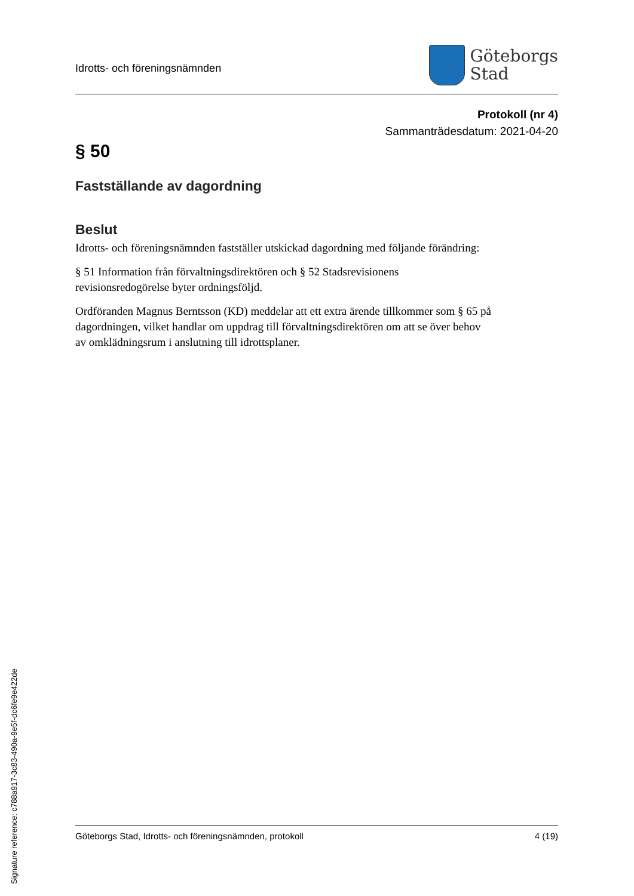Idrotts- och föreningsnämnden
Göteborgs
Stad
Protokoll (nr 4)
Sammanträdesdatum: 2021-04-20
§ 50
Fastställande av dagordning
Beslut
Idrotts- och föreningsnämnden fastställer utskickad dagordning med följande förändring:
§ 51 Information från förvaltningsdirektören och § 52 Stadsrevisionens revisionsredogörelse byter ordningsföljd.
Ordföranden Magnus Berntsson (KD) meddelar att ett extra ärende tillkommer som § 65 på dagordningen, vilket handlar om uppdrag till förvaltningsdirektören om att se över behov av omklädningsrum i anslutning till idrottsplaner.
Göteborgs Stad, Idrotts- och föreningsnämnden, protokoll 4 (19)
Signature reference: c788a917-3c83-490a-9e5f-dc6fe9e422de